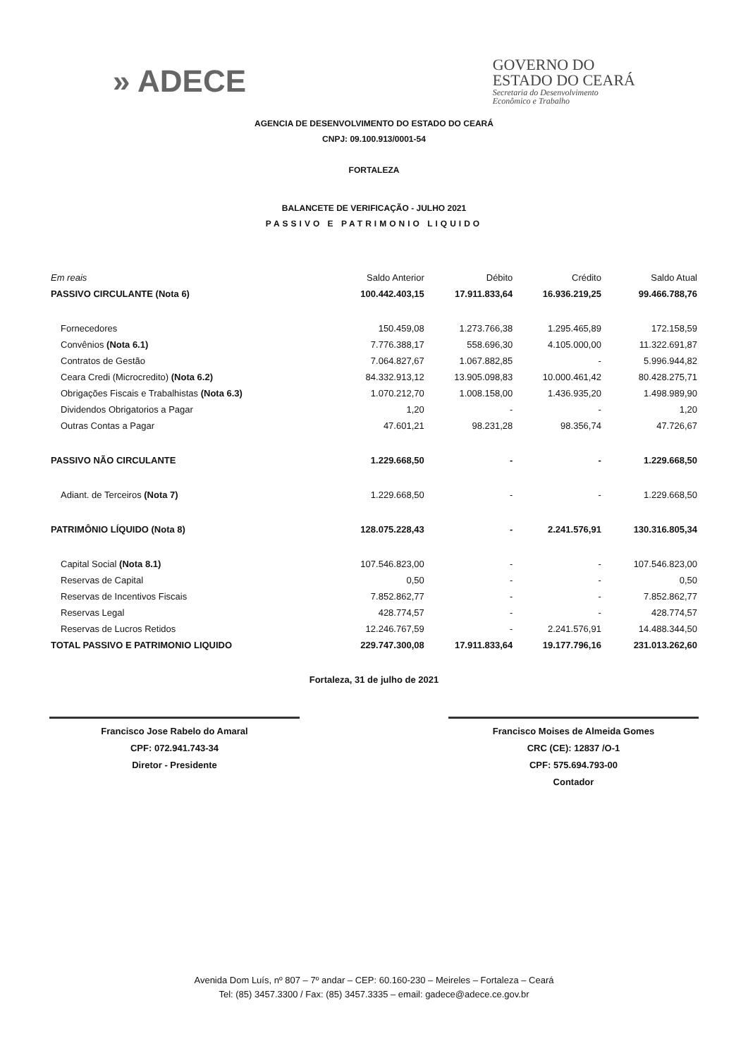» ADECE
GOVERNO DO
ESTADO DO CEARÁ
Secretaria do Desenvolvimento
Econômico e Trabalho
AGENCIA DE DESENVOLVIMENTO DO ESTADO DO CEARÁ
CNPJ: 09.100.913/0001-54
FORTALEZA
BALANCETE DE VERIFICAÇÃO - JULHO 2021
PASSIVO E PATRIMONIO LIQUIDO
| Em reais | Saldo Anterior | Débito | Crédito | Saldo Atual |
| --- | --- | --- | --- | --- |
| PASSIVO CIRCULANTE (Nota 6) | 100.442.403,15 | 17.911.833,64 | 16.936.219,25 | 99.466.788,76 |
| Fornecedores | 150.459,08 | 1.273.766,38 | 1.295.465,89 | 172.158,59 |
| Convênios (Nota 6.1) | 7.776.388,17 | 558.696,30 | 4.105.000,00 | 11.322.691,87 |
| Contratos de Gestão | 7.064.827,67 | 1.067.882,85 | - | 5.996.944,82 |
| Ceara Credi (Microcredito) (Nota 6.2) | 84.332.913,12 | 13.905.098,83 | 10.000.461,42 | 80.428.275,71 |
| Obrigações Fiscais e Trabalhistas (Nota 6.3) | 1.070.212,70 | 1.008.158,00 | 1.436.935,20 | 1.498.989,90 |
| Dividendos Obrigatorios a Pagar | 1,20 | - | - | 1,20 |
| Outras Contas a Pagar | 47.601,21 | 98.231,28 | 98.356,74 | 47.726,67 |
| PASSIVO NÃO CIRCULANTE | 1.229.668,50 | - | - | 1.229.668,50 |
| Adiant. de Terceiros (Nota 7) | 1.229.668,50 | - | - | 1.229.668,50 |
| PATRIMÔNIO LÍQUIDO (Nota 8) | 128.075.228,43 | - | 2.241.576,91 | 130.316.805,34 |
| Capital Social (Nota 8.1) | 107.546.823,00 | - | - | 107.546.823,00 |
| Reservas de Capital | 0,50 | - | - | 0,50 |
| Reservas de Incentivos Fiscais | 7.852.862,77 | - | - | 7.852.862,77 |
| Reservas Legal | 428.774,57 | - | - | 428.774,57 |
| Reservas de Lucros Retidos | 12.246.767,59 | - | 2.241.576,91 | 14.488.344,50 |
| TOTAL PASSIVO E PATRIMONIO LIQUIDO | 229.747.300,08 | 17.911.833,64 | 19.177.796,16 | 231.013.262,60 |
Francisco Jose Rabelo do Amaral
CPF: 072.941.743-34
Diretor - Presidente
Fortaleza, 31 de julho de 2021
Francisco Moises de Almeida Gomes
CRC (CE): 12837 /O-1
CPF: 575.694.793-00
Contador
Avenida Dom Luís, nº 807 – 7º andar – CEP: 60.160-230 – Meireles – Fortaleza – Ceará
Tel: (85) 3457.3300 / Fax: (85) 3457.3335 – email: gadece@adece.ce.gov.br